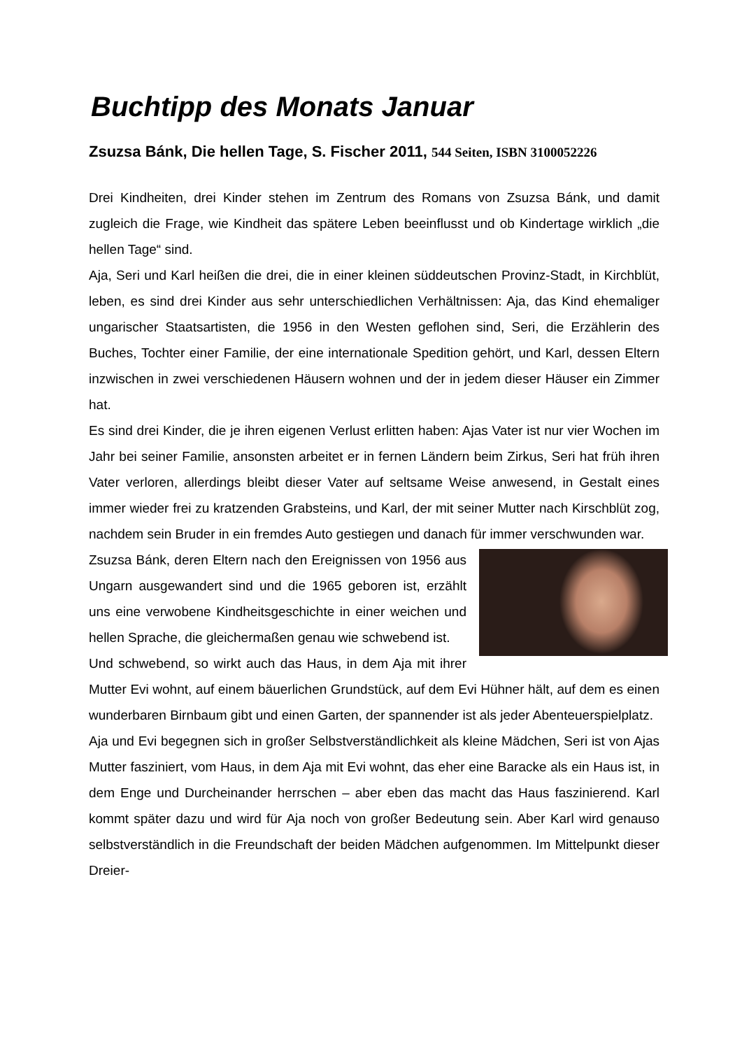Buchtipp des Monats Januar
Zsuzsa Bánk, Die hellen Tage, S. Fischer 2011, 544 Seiten, ISBN 3100052226
Drei Kindheiten, drei Kinder stehen im Zentrum des Romans von Zsuzsa Bánk, und damit zugleich die Frage, wie Kindheit das spätere Leben beeinflusst und ob Kindertage wirklich „die hellen Tage“ sind.
Aja, Seri und Karl heißen die drei, die in einer kleinen süddeutschen Provinz-Stadt, in Kirchblüt, leben, es sind drei Kinder aus sehr unterschiedlichen Verhältnissen: Aja, das Kind ehemaliger ungarischer Staatsartisten, die 1956 in den Westen geflohen sind, Seri, die Erzählerin des Buches, Tochter einer Familie, der eine internationale Spedition gehört, und Karl, dessen Eltern inzwischen in zwei verschiedenen Häusern wohnen und der in jedem dieser Häuser ein Zimmer hat.
Es sind drei Kinder, die je ihren eigenen Verlust erlitten haben: Ajas Vater ist nur vier Wochen im Jahr bei seiner Familie, ansonsten arbeitet er in fernen Ländern beim Zirkus, Seri hat früh ihren Vater verloren, allerdings bleibt dieser Vater auf seltsame Weise anwesend, in Gestalt eines immer wieder frei zu kratzenden Grabsteins, und Karl, der mit seiner Mutter nach Kirschblüt zog, nachdem sein Bruder in ein fremdes Auto gestiegen und danach für immer verschwunden war.
Zsuzsa Bánk, deren Eltern nach den Ereignissen von 1956 aus Ungarn ausgewandert sind und die 1965 geboren ist, erzählt uns eine verwobene Kindheitsgeschichte in einer weichen und hellen Sprache, die gleichermaßen genau wie schwebend ist.
Und schwebend, so wirkt auch das Haus, in dem Aja mit ihrer Mutter Evi wohnt, auf einem bäuerlichen Grundstück, auf dem Evi Hühner hält, auf dem es einen wunderbaren Birnbaum gibt und einen Garten, der spannender ist als jeder Abenteuerspielplatz.
Aja und Evi begegnen sich in großer Selbstverständlichkeit als kleine Mädchen, Seri ist von Ajas Mutter fasziniert, vom Haus, in dem Aja mit Evi wohnt, das eher eine Baracke als ein Haus ist, in dem Enge und Durcheinander herrschen – aber eben das macht das Haus faszinierend. Karl kommt später dazu und wird für Aja noch von großer Bedeutung sein. Aber Karl wird genauso selbstverständlich in die Freundschaft der beiden Mädchen aufgenommen. Im Mittelpunkt dieser Dreier-